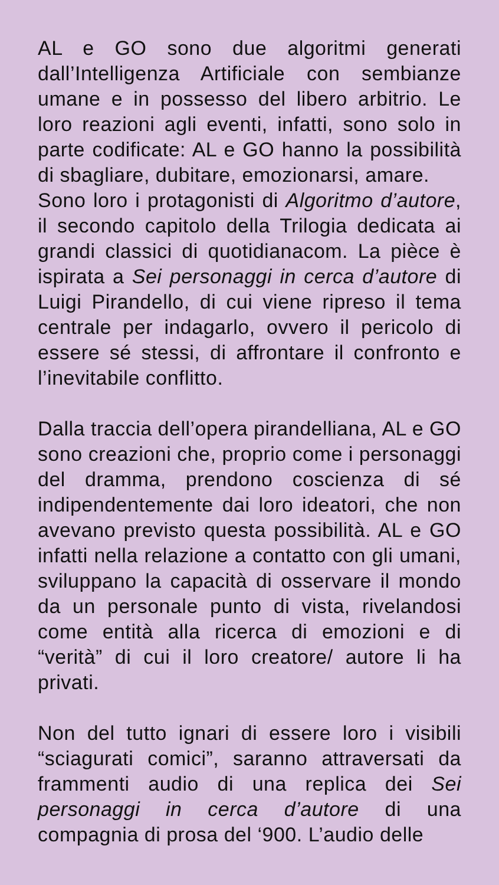AL e GO sono due algoritmi generati dall’Intelligenza Artificiale con sembianze umane e in possesso del libero arbitrio. Le loro reazioni agli eventi, infatti, sono solo in parte codificate: AL e GO hanno la possibilità di sbagliare, dubitare, emozionarsi, amare.
Sono loro i protagonisti di Algoritmo d’autore, il secondo capitolo della Trilogia dedicata ai grandi classici di quotidianacom. La pièce è ispirata a Sei personaggi in cerca d’autore di Luigi Pirandello, di cui viene ripreso il tema centrale per indagarlo, ovvero il pericolo di essere sé stessi, di affrontare il confronto e l’inevitabile conflitto.
Dalla traccia dell’opera pirandelliana, AL e GO sono creazioni che, proprio come i personaggi del dramma, prendono coscienza di sé indipendentemente dai loro ideatori, che non avevano previsto questa possibilità. AL e GO infatti nella relazione a contatto con gli umani, sviluppano la capacità di osservare il mondo da un personale punto di vista, rivelandosi come entità alla ricerca di emozioni e di “verità” di cui il loro creatore/ autore li ha privati.
Non del tutto ignari di essere loro i visibili “sciagurati comici”, saranno attraversati da frammenti audio di una replica dei Sei personaggi in cerca d’autore di una compagnia di prosa del ‘900. L’audio delle